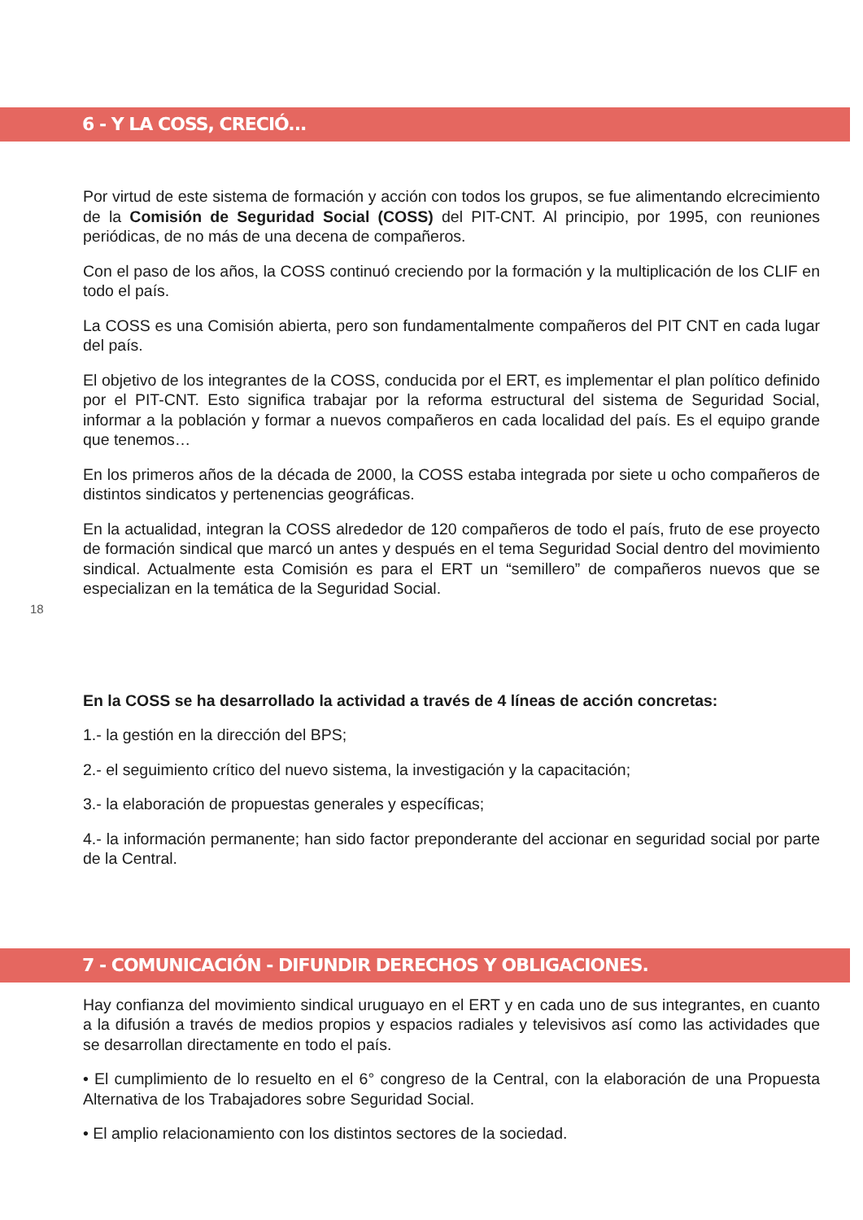6 - Y LA COSS, CRECIÓ...
Por virtud de este sistema de formación y acción con todos los grupos, se fue alimentando elcrecimiento de la Comisión de Seguridad Social (COSS) del PIT-CNT. Al principio, por 1995, con reuniones periódicas, de no más de una decena de compañeros.
Con el paso de los años, la COSS continuó creciendo por la formación y la multiplicación de los CLIF en todo el país.
La COSS es una Comisión abierta, pero son fundamentalmente compañeros del PIT CNT en cada lugar del país.
El objetivo de los integrantes de la COSS, conducida por el ERT, es implementar el plan político definido por el PIT-CNT. Esto significa trabajar por la reforma estructural del sistema de Seguridad Social, informar a la población y formar a nuevos compañeros en cada localidad del país. Es el equipo grande que tenemos…
En los primeros años de la década de 2000, la COSS estaba integrada por siete u ocho compañeros de distintos sindicatos y pertenencias geográficas.
En la actualidad, integran la COSS alrededor de 120 compañeros de todo el país, fruto de ese proyecto de formación sindical que marcó un antes y después en el tema Seguridad Social dentro del movimiento sindical. Actualmente esta Comisión es para el ERT un “semillero” de compañeros nuevos que se especializan en la temática de la Seguridad Social.
18
En la COSS se ha desarrollado la actividad a través de 4 líneas de acción concretas:
1.- la gestión en la dirección del BPS;
2.- el seguimiento crítico del nuevo sistema, la investigación y la capacitación;
3.- la elaboración de propuestas generales y específicas;
4.- la información permanente; han sido factor preponderante del accionar en seguridad social por parte de la Central.
7 - COMUNICACIÓN - DIFUNDIR DERECHOS Y OBLIGACIONES.
Hay confianza del movimiento sindical uruguayo en el ERT y en cada uno de sus integrantes, en cuanto a la difusión a través de medios propios y espacios radiales y televisivos así como las actividades que se desarrollan directamente en todo el país.
• El cumplimiento de lo resuelto en el 6° congreso de la Central, con la elaboración de una Propuesta Alternativa de los Trabajadores sobre Seguridad Social.
• El amplio relacionamiento con los distintos sectores de la sociedad.